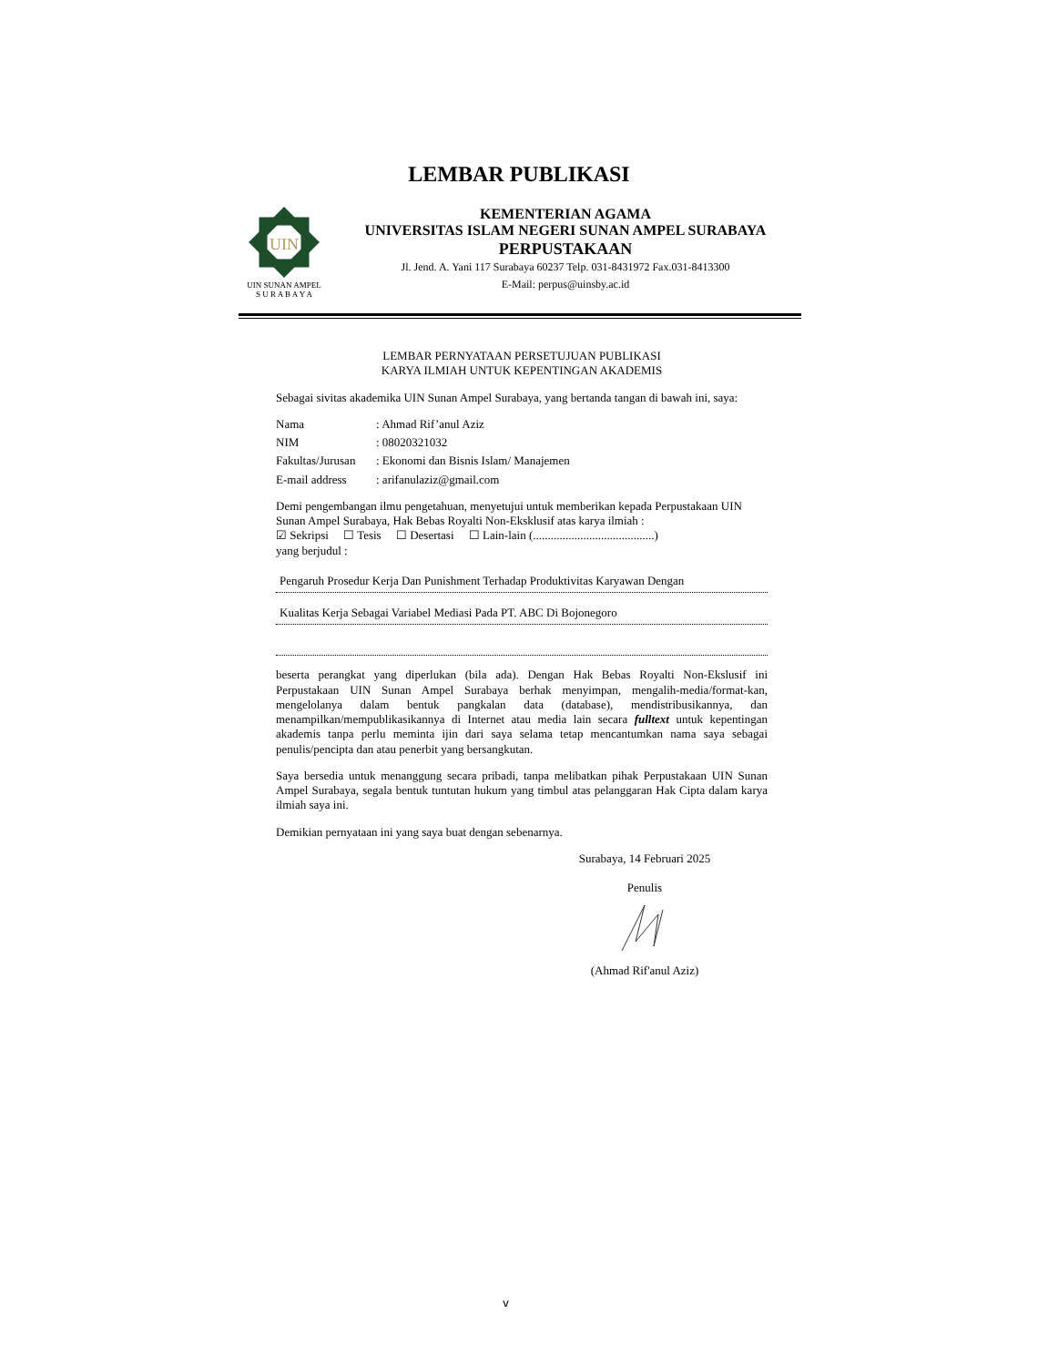LEMBAR PUBLIKASI
UIN
UIN SUNAN AMPEL
S U R A B A Y A
KEMENTERIAN AGAMA
UNIVERSITAS ISLAM NEGERI SUNAN AMPEL SURABAYA
PERPUSTAKAAN
Jl. Jend. A. Yani 117 Surabaya 60237 Telp. 031-8431972 Fax.031-8413300
E-Mail: perpus@uinsby.ac.id
LEMBAR PERNYATAAN PERSETUJUAN PUBLIKASI
KARYA ILMIAH UNTUK KEPENTINGAN AKADEMIS
Sebagai sivitas akademika UIN Sunan Ampel Surabaya, yang bertanda tangan di bawah ini, saya:
Nama: Ahmad Rif’anul Aziz
NIM: 08020321032
Fakultas/Jurusan: Ekonomi dan Bisnis Islam/ Manajemen
E-mail address: arifanulaziz@gmail.com
Demi pengembangan ilmu pengetahuan, menyetujui untuk memberikan kepada Perpustakaan UIN Sunan Ampel Surabaya, Hak Bebas Royalti Non-Eksklusif atas karya ilmiah :
☑ Sekripsi ☐ Tesis ☐ Desertasi ☐ Lain-lain (.........................................)
yang berjudul :
Pengaruh Prosedur Kerja Dan Punishment Terhadap Produktivitas Karyawan Dengan
Kualitas Kerja Sebagai Variabel Mediasi Pada PT. ABC Di Bojonegoro
beserta perangkat yang diperlukan (bila ada). Dengan Hak Bebas Royalti Non-Ekslusif ini Perpustakaan UIN Sunan Ampel Surabaya berhak menyimpan, mengalih-media/format-kan, mengelolanya dalam bentuk pangkalan data (database), mendistribusikannya, dan menampilkan/mempublikasikannya di Internet atau media lain secara fulltext untuk kepentingan akademis tanpa perlu meminta ijin dari saya selama tetap mencantumkan nama saya sebagai penulis/pencipta dan atau penerbit yang bersangkutan.
Saya bersedia untuk menanggung secara pribadi, tanpa melibatkan pihak Perpustakaan UIN Sunan Ampel Surabaya, segala bentuk tuntutan hukum yang timbul atas pelanggaran Hak Cipta dalam karya ilmiah saya ini.
Demikian pernyataan ini yang saya buat dengan sebenarnya.
Surabaya, 14 Februari 2025
Penulis
(Ahmad Rif'anul Aziz)
v